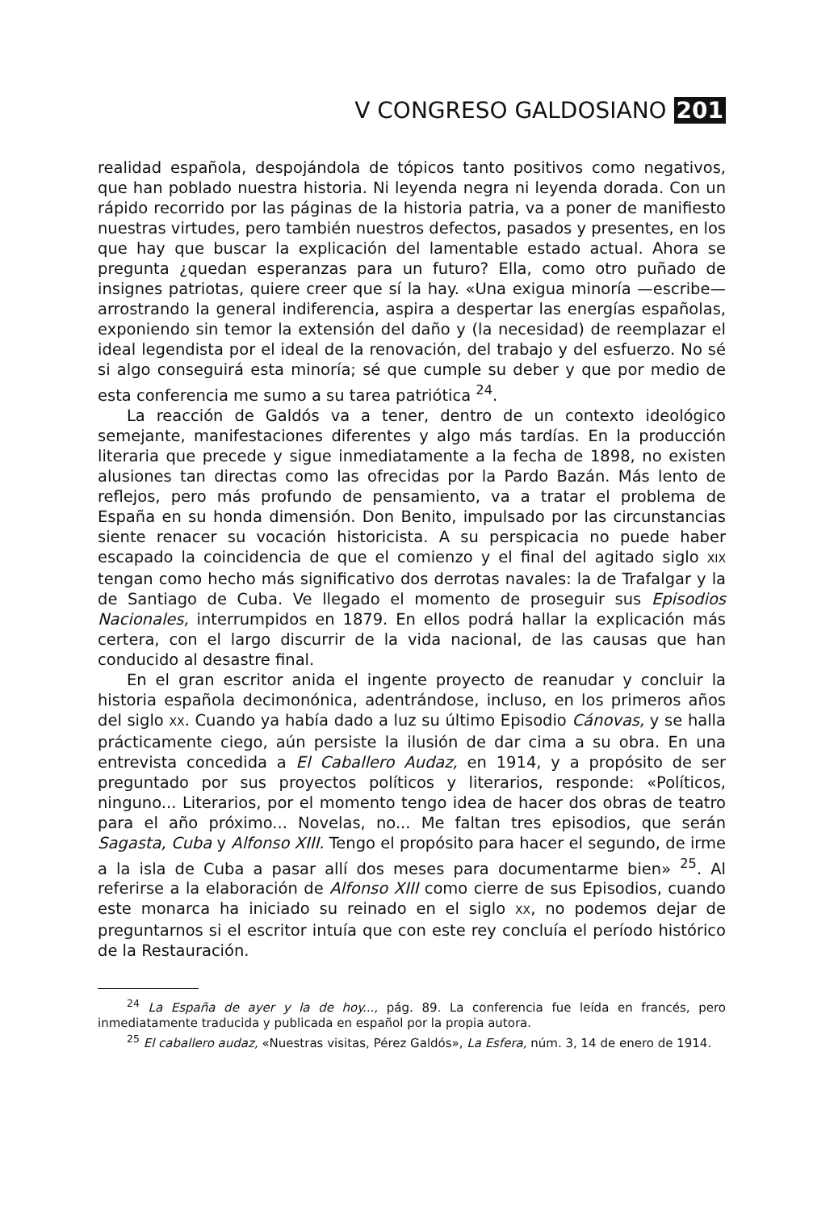V CONGRESO GALDOSIANO 201
realidad española, despojándola de tópicos tanto positivos como negativos, que han poblado nuestra historia. Ni leyenda negra ni leyenda dorada. Con un rápido recorrido por las páginas de la historia patria, va a poner de manifiesto nuestras virtudes, pero también nuestros defectos, pasados y presentes, en los que hay que buscar la explicación del lamentable estado actual. Ahora se pregunta ¿quedan esperanzas para un futuro? Ella, como otro puñado de insignes patriotas, quiere creer que sí la hay. «Una exigua minoría —escribe— arrostrando la general indiferencia, aspira a despertar las energías españolas, exponiendo sin temor la extensión del daño y (la necesidad) de reemplazar el ideal legendista por el ideal de la renovación, del trabajo y del esfuerzo. No sé si algo conseguirá esta minoría; sé que cumple su deber y que por medio de esta conferencia me sumo a su tarea patriótica <sup>24</sup>.
La reacción de Galdós va a tener, dentro de un contexto ideológico semejante, manifestaciones diferentes y algo más tardías. En la producción literaria que precede y sigue inmediatamente a la fecha de 1898, no existen alusiones tan directas como las ofrecidas por la Pardo Bazán. Más lento de reflejos, pero más profundo de pensamiento, va a tratar el problema de España en su honda dimensión. Don Benito, impulsado por las circunstancias siente renacer su vocación historicista. A su perspicacia no puede haber escapado la coincidencia de que el comienzo y el final del agitado siglo XIX tengan como hecho más significativo dos derrotas navales: la de Trafalgar y la de Santiago de Cuba. Ve llegado el momento de proseguir sus Episodios Nacionales, interrumpidos en 1879. En ellos podrá hallar la explicación más certera, con el largo discurrir de la vida nacional, de las causas que han conducido al desastre final.
En el gran escritor anida el ingente proyecto de reanudar y concluir la historia española decimonónica, adentrándose, incluso, en los primeros años del siglo XX. Cuando ya había dado a luz su último Episodio Cánovas, y se halla prácticamente ciego, aún persiste la ilusión de dar cima a su obra. En una entrevista concedida a El Caballero Audaz, en 1914, y a propósito de ser preguntado por sus proyectos políticos y literarios, responde: «Políticos, ninguno... Literarios, por el momento tengo idea de hacer dos obras de teatro para el año próximo... Novelas, no... Me faltan tres episodios, que serán Sagasta, Cuba y Alfonso XIII. Tengo el propósito para hacer el segundo, de irme a la isla de Cuba a pasar allí dos meses para documentarme bien» <sup>25</sup>. Al referirse a la elaboración de Alfonso XIII como cierre de sus Episodios, cuando este monarca ha iniciado su reinado en el siglo XX, no podemos dejar de preguntarnos si el escritor intuía que con este rey concluía el período histórico de la Restauración.
<sup>24</sup> La España de ayer y la de hoy..., pág. 89. La conferencia fue leída en francés, pero inmediatamente traducida y publicada en español por la propia autora.
<sup>25</sup> El caballero audaz, «Nuestras visitas, Pérez Galdós», La Esfera, núm. 3, 14 de enero de 1914.